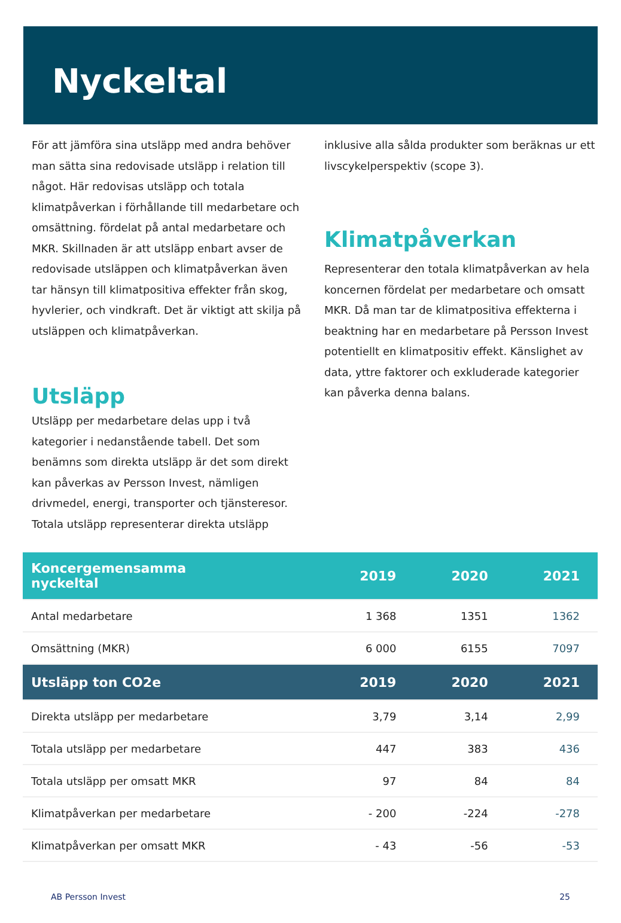Nyckeltal
För att jämföra sina utsläpp med andra behöver man sätta sina redovisade utsläpp i relation till något. Här redovisas utsläpp och totala klimatpåverkan i förhållande till medarbetare och omsättning. fördelat på antal medarbetare och MKR. Skillnaden är att utsläpp enbart avser de redovisade utsläppen och klimatpåverkan även tar hänsyn till klimatpositiva effekter från skog, hyvlerier, och vindkraft. Det är viktigt att skilja på utsläppen och klimatpåverkan.
Utsläpp
Utsläpp per medarbetare delas upp i två kategorier i nedanstående tabell. Det som benämns som direkta utsläpp är det som direkt kan påverkas av Persson Invest, nämligen drivmedel, energi, transporter och tjänsteresor. Totala utsläpp representerar direkta utsläpp
inklusive alla sålda produkter som beräknas ur ett livscykelperspektiv (scope 3).
Klimatpåverkan
Representerar den totala klimatpåverkan av hela koncernen fördelat per medarbetare och omsatt MKR. Då man tar de klimatpositiva effekterna i beaktning har en medarbetare på Persson Invest potentiellt en klimatpositiv effekt. Känslighet av data, yttre faktorer och exkluderade kategorier kan påverka denna balans.
| Koncergemensamma nyckeltal | 2019 | 2020 | 2021 |
| --- | --- | --- | --- |
| Antal medarbetare | 1 368 | 1351 | 1362 |
| Omsättning (MKR) | 6 000 | 6155 | 7097 |
| Utsläpp ton CO2e | 2019 | 2020 | 2021 |
| Direkta utsläpp per medarbetare | 3,79 | 3,14 | 2,99 |
| Totala utsläpp per medarbetare | 447 | 383 | 436 |
| Totala utsläpp per omsatt MKR | 97 | 84 | 84 |
| Klimatpåverkan per medarbetare | - 200 | -224 | -278 |
| Klimatpåverkan per omsatt MKR | - 43 | -56 | -53 |
AB Persson Invest 25